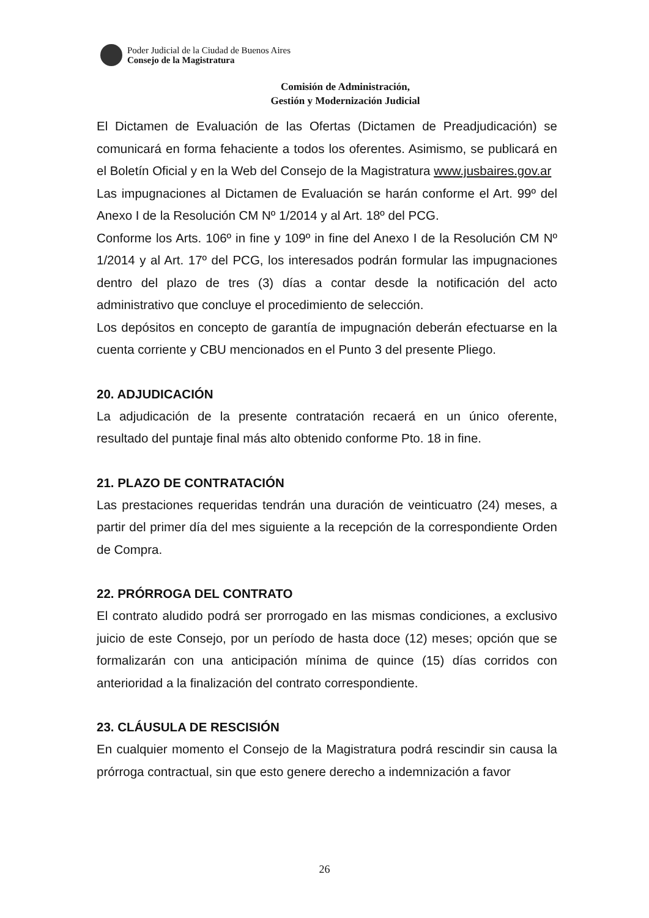Poder Judicial de la Ciudad de Buenos Aires
Consejo de la Magistratura
Comisión de Administración,
Gestión y Modernización Judicial
El Dictamen de Evaluación de las Ofertas (Dictamen de Preadjudicación) se comunicará en forma fehaciente a todos los oferentes. Asimismo, se publicará en el Boletín Oficial y en la Web del Consejo de la Magistratura www.jusbaires.gov.ar
Las impugnaciones al Dictamen de Evaluación se harán conforme el Art. 99º del Anexo I de la Resolución CM Nº 1/2014 y al Art. 18º del PCG.
Conforme los Arts. 106º in fine y 109º in fine del Anexo I de la Resolución CM Nº 1/2014 y al Art. 17º del PCG, los interesados podrán formular las impugnaciones dentro del plazo de tres (3) días a contar desde la notificación del acto administrativo que concluye el procedimiento de selección.
Los depósitos en concepto de garantía de impugnación deberán efectuarse en la cuenta corriente y CBU mencionados en el Punto 3 del presente Pliego.
20. ADJUDICACIÓN
La adjudicación de la presente contratación recaerá en un único oferente, resultado del puntaje final más alto obtenido conforme Pto. 18 in fine.
21. PLAZO DE CONTRATACIÓN
Las prestaciones requeridas tendrán una duración de veinticuatro (24) meses, a partir del primer día del mes siguiente a la recepción de la correspondiente Orden de Compra.
22. PRÓRROGA DEL CONTRATO
El contrato aludido podrá ser prorrogado en las mismas condiciones, a exclusivo juicio de este Consejo, por un período de hasta doce (12) meses; opción que se formalizarán con una anticipación mínima de quince (15) días corridos con anterioridad a la finalización del contrato correspondiente.
23. CLÁUSULA DE RESCISIÓN
En cualquier momento el Consejo de la Magistratura podrá rescindir sin causa la prórroga contractual, sin que esto genere derecho a indemnización a favor
26